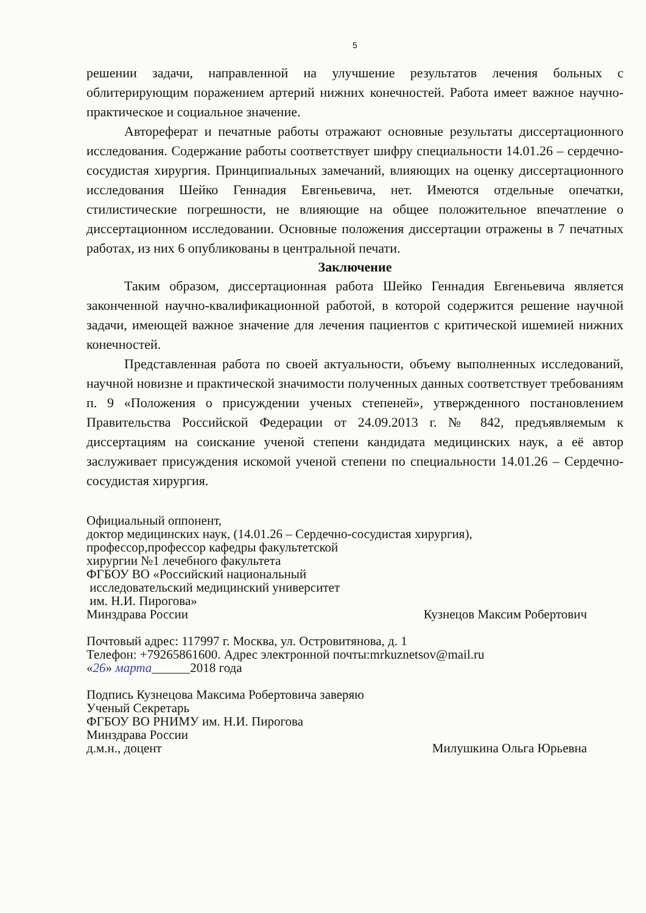5
решении задачи, направленной на улучшение результатов лечения больных с облитерирующим поражением артерий нижних конечностей. Работа имеет важное научно-практическое и социальное значение.
Автореферат и печатные работы отражают основные результаты диссертационного исследования. Содержание работы соответствует шифру специальности 14.01.26 – сердечно-сосудистая хирургия. Принципиальных замечаний, влияющих на оценку диссертационного исследования Шейко Геннадия Евгеньевича, нет. Имеются отдельные опечатки, стилистические погрешности, не влияющие на общее положительное впечатление о диссертационном исследовании. Основные положения диссертации отражены в 7 печатных работах, из них 6 опубликованы в центральной печати.
Заключение
Таким образом, диссертационная работа Шейко Геннадия Евгеньевича является законченной научно-квалификационной работой, в которой содержится решение научной задачи, имеющей важное значение для лечения пациентов с критической ишемией нижних конечностей.
Представленная работа по своей актуальности, объему выполненных исследований, научной новизне и практической значимости полученных данных соответствует требованиям п. 9 «Положения о присуждении ученых степеней», утвержденного постановлением Правительства Российской Федерации от 24.09.2013 г. № 842, предъявляемым к диссертациям на соискание ученой степени кандидата медицинских наук, а её автор заслуживает присуждения искомой ученой степени по специальности 14.01.26 – Сердечно-сосудистая хирургия.
Официальный оппонент,
доктор медицинских наук, (14.01.26 – Сердечно-сосудистая хирургия),
профессор,профессор кафедры факультетской
хирургии №1 лечебного факультета
ФГБОУ ВО «Российский национальный
исследовательский медицинский университет
им. Н.И. Пирогова»
Минздрава России Кузнецов Максим Робертович
Почтовый адрес: 117997 г. Москва, ул. Островитянова, д. 1
Телефон: +79265861600. Адрес электронной почты:mrkuznetsov@mail.ru
«26» марта______2018 года
Подпись Кузнецова Максима Робертовича заверяю
Ученый Секретарь
ФГБОУ ВО РНИМУ им. Н.И. Пирогова
Минздрава России
д.м.н., доцент Милушкина Ольга Юрьевна